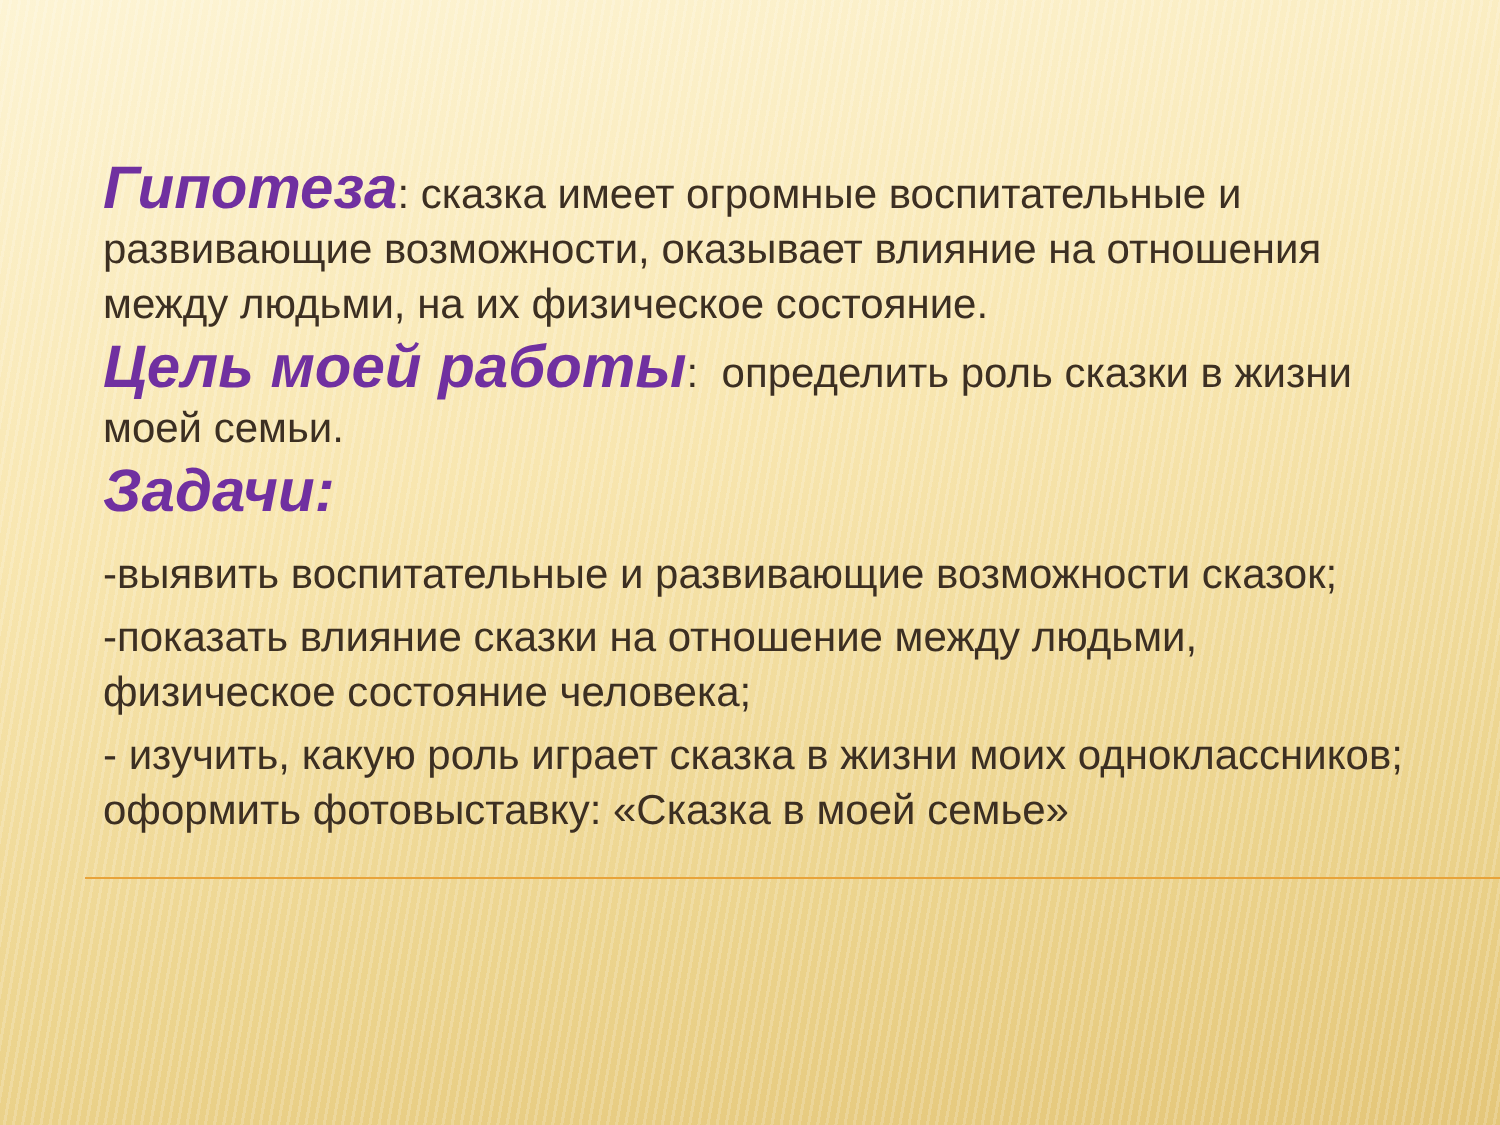Гипотеза: сказка имеет огромные воспитательные и развивающие возможности, оказывает влияние на отношения между людьми, на их физическое состояние.
Цель моей работы: определить роль сказки в жизни моей семьи.
Задачи:
-выявить воспитательные и развивающие возможности сказок;
-показать влияние сказки на отношение между людьми, физическое состояние человека;
- изучить, какую роль играет сказка в жизни моих одноклассников;
оформить фотовыставку: «Сказка в моей семье»